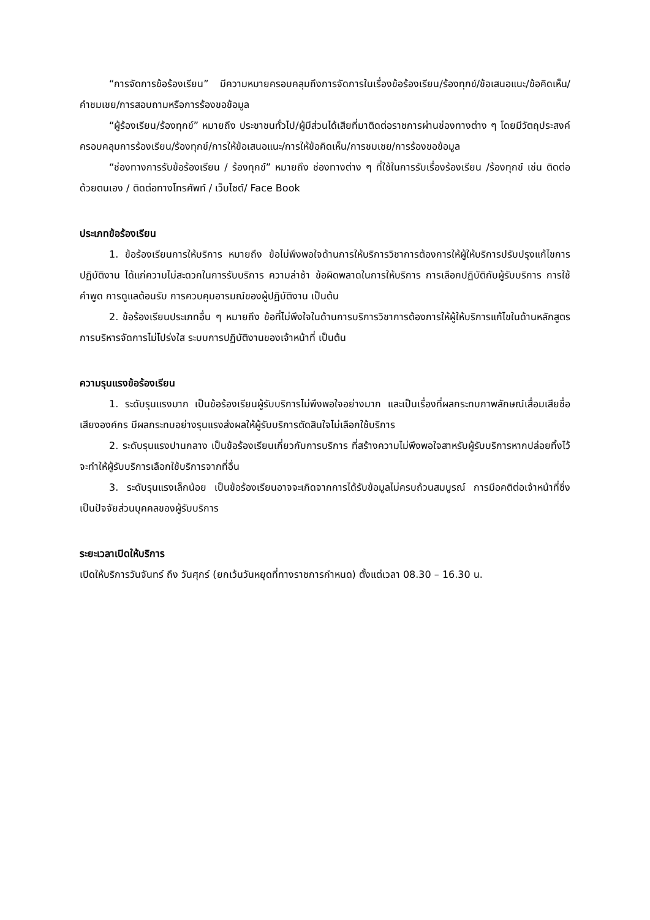“การจัดการข้อร้องเรียน” มีความหมายครอบคลุมถึงการจัดการในเรื่องข้อร้องเรียน/ร้องทุกข์/ข้อเสนอแนะ/ข้อคิดเห็น/คำชมเชย/การสอบถามหรือการร้องขอข้อมูล
“ผู้ร้องเรียน/ร้องทุกข์” หมายถึง ประชาชนทั่วไป/ผู้มีส่วนได้เสียที่มาติดต่อราชการผ่านช่องทางต่าง ๆ โดยมีวัตถุประสงค์ครอบคลุมการร้องเรียน/ร้องทุกข์/การให้ข้อเสนอแนะ/การให้ข้อคิดเห็น/การชมเชย/การร้องขอข้อมูล
“ช่องทางการรับข้อร้องเรียน / ร้องทุกข์” หมายถึง ช่องทางต่าง ๆ ที่ใช้ในการรับเรื่องร้องเรียน /ร้องทุกข์ เช่น ติดต่อด้วยตนเอง / ติดต่อทางโทรศัพท์ / เว็บไซต์/ Face Book
ประเภทข้อร้องเรียน
1. ข้อร้องเรียนการให้บริการ หมายถึง ข้อไม่พึงพอใจด้านการให้บริการวิชาการต้องการให้ผู้ให้บริการปรับปรุงแก้ไขการปฏิบัติงาน ได้แก่ความไม่สะดวกในการรับบริการ ความล่าช้า ข้อผิดพลาดในการให้บริการ การเลือกปฏิบัติกับผู้รับบริการ การใช้คำพูด การดูแลต้อนรับ การควบคุมอารมณ์ของผู้ปฏิบัติงาน เป็นต้น
2. ข้อร้องเรียนประเภทอื่น ๆ หมายถึง ข้อที่ไม่พึงใจในด้านการบริการวิชาการต้องการให้ผู้ให้บริการแก้ไขในด้านหลักสูตร การบริหารจัดการไม่โปร่งใส ระบบการปฏิบัติงานของเจ้าหน้าที่ เป็นต้น
ความรุนแรงข้อร้องเรียน
1. ระดับรุนแรงมาก เป็นข้อร้องเรียนผู้รับบริการไม่พึงพอใจอย่างมาก และเป็นเรื่องที่ผลกระทบภาพลักษณ์เสื่อมเสียชื่อเสียงองค์กร มีผลกระทบอย่างรุนแรงส่งผลให้ผู้รับบริการตัดสินใจไม่เลือกใช้บริการ
2. ระดับรุนแรงปานกลาง เป็นข้อร้องเรียนเกี่ยวกับการบริการ ที่สร้างความไม่พึงพอใจสาหรับผู้รับบริการหากปล่อยทิ้งไว้จะทำให้ผู้รับบริการเลือกใช้บริการจากที่อื่น
3. ระดับรุนแรงเล็กน้อย เป็นข้อร้องเรียนอาจจะเกิดจากการได้รับข้อมูลไม่ครบถ้วนสมบูรณ์ การมีอคติต่อเจ้าหน้าที่ซึ่งเป็นปัจจัยส่วนบุคคลของผู้รับบริการ
ระยะเวลาเปิดให้บริการ
เปิดให้บริการวันจันทร์ ถึง วันศุกร์ (ยกเว้นวันหยุดที่ทางราชการกำหนด) ตั้งแต่เวลา 08.30 – 16.30 น.